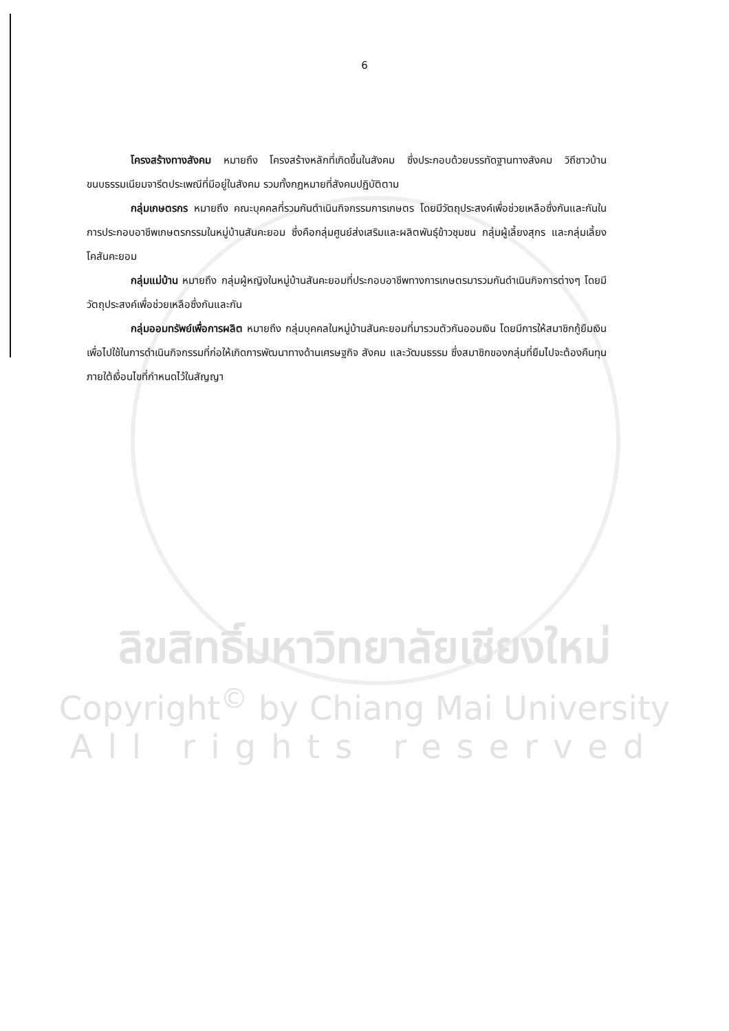6
โครงสร้างทางสังคม หมายถึง โครงสร้างหลักที่เกิดขึ้นในสังคม ซึ่งประกอบด้วยบรรทัดฐานทางสังคม วิถีชาวบ้าน ขนบธรรมเนียมจารีตประเพณีที่มีอยู่ในสังคม รวมทั้งกฎหมายที่สังคมปฏิบัติตาม
กลุ่มเกษตรกร หมายถึง คณะบุคคลที่รวมกันดำเนินกิจกรรมการเกษตร โดยมีวัตถุประสงค์เพื่อช่วยเหลือซึ่งกันและกันในการประกอบอาชีพเกษตรกรรมในหมู่บ้านสันคะยอม ซึ่งคือกลุ่มศูนย์ส่งเสริมและผลิตพันธุ์ข้าวชุมชน กลุ่มผู้เลี้ยงสุกร และกลุ่มเลี้ยงโคสันคะยอม
กลุ่มแม่บ้าน หมายถึง กลุ่มผู้หญิงในหมู่บ้านสันคะยอมที่ประกอบอาชีพทางการเกษตรมารวมกันดำเนินกิจการต่างๆ โดยมีวัตถุประสงค์เพื่อช่วยเหลือซึ่งกันและกัน
กลุ่มออมทรัพย์เพื่อการผลิต หมายถึง กลุ่มบุคคลในหมู่บ้านสันคะยอมที่มารวมตัวกันออมเงิน โดยมีการให้สมาชิกกู้ยืมเงินเพื่อไปใช้ในการดำเนินกิจกรรมที่ก่อให้เกิดการพัฒนาทางด้านเศรษฐกิจ สังคม และวัฒนธรรม ซึ่งสมาชิกของกลุ่มที่ยืมไปจะต้องคืนทุนภายใต้เงื่อนไขที่กำหนดไว้ในสัญญา
ลิขสิทธิ์มหาวิทยาลัยเชียงใหม่
Copyright<sup>©</sup> by Chiang Mai University
All rights reserved